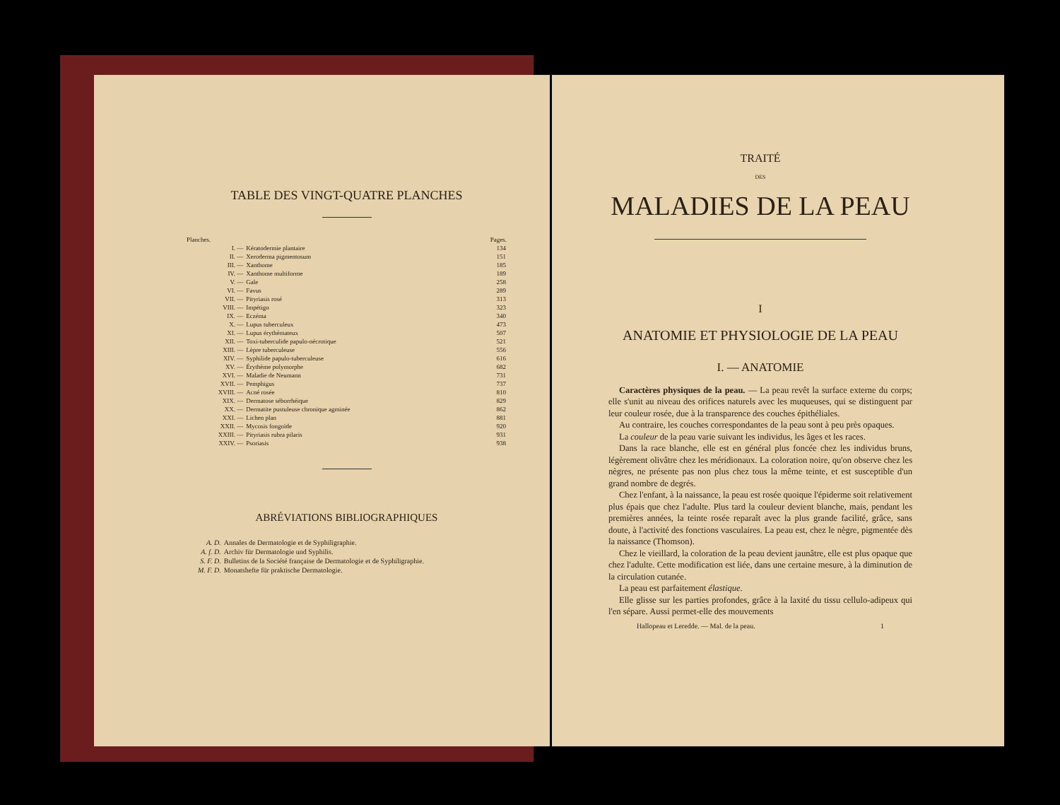TABLE DES VINGT-QUATRE PLANCHES
| Planches. | | Pages. |
| --- | --- | --- |
| I. — | Kératodermie plantaire | 134 |
| II. — | Xeroderma pigmentosum | 151 |
| III. — | Xanthome | 185 |
| IV. — | Xanthome multiforme | 189 |
| V. — | Gale | 258 |
| VI. — | Favus | 289 |
| VII. — | Pityriasis rosé | 313 |
| VIII. — | Impétigo | 323 |
| IX. — | Eczéma | 340 |
| X. — | Lupus tuberculeux | 473 |
| XI. — | Lupus érythémateux | 507 |
| XII. — | Toxi-tuberculide papulo-nécrotique | 521 |
| XIII. — | Lèpre tuberculeuse | 556 |
| XIV. — | Syphilide papulo-tuberculeuse | 616 |
| XV. — | Érythème polymorphe | 682 |
| XVI. — | Maladie de Neumann | 731 |
| XVII. — | Pemphigus | 737 |
| XVIII. — | Acné rosée | 810 |
| XIX. — | Dermatose séborrhéique | 829 |
| XX. — | Dermatite pustuleuse chronique agminée | 862 |
| XXI. — | Lichen plan | 881 |
| XXII. — | Mycosis fongoïde | 920 |
| XXIII. — | Pityriasis rubra pilaris | 931 |
| XXIV. — | Psoriasis | 938 |
ABRÉVIATIONS BIBLIOGRAPHIQUES
| A. D. | Annales de Dermatologie et de Syphiligraphie. |
| A. f. D. | Archiv für Dermatologie und Syphilis. |
| S. F. D. | Bulletins de la Société française de Dermatologie et de Syphiligraphie. |
| M. F. D. | Monatshefte für praktische Dermatologie. |
TRAITÉ
DES
MALADIES DE LA PEAU
I
ANATOMIE ET PHYSIOLOGIE DE LA PEAU
I. — ANATOMIE
Caractères physiques de la peau. — La peau revêt la surface externe du corps; elle s'unit au niveau des orifices naturels avec les muqueuses, qui se distinguent par leur couleur rosée, due à la transparence des couches épithéliales.
Au contraire, les couches correspondantes de la peau sont à peu près opaques.
La couleur de la peau varie suivant les individus, les âges et les races.
Dans la race blanche, elle est en général plus foncée chez les individus bruns, légèrement olivâtre chez les méridionaux. La coloration noire, qu'on observe chez les nègres, ne présente pas non plus chez tous la même teinte, et est susceptible d'un grand nombre de degrés.
Chez l'enfant, à la naissance, la peau est rosée quoique l'épiderme soit relativement plus épais que chez l'adulte. Plus tard la couleur devient blanche, mais, pendant les premières années, la teinte rosée reparaît avec la plus grande facilité, grâce, sans doute, à l'activité des fonctions vasculaires. La peau est, chez le nègre, pigmentée dès la naissance (Thomson).
Chez le vieillard, la coloration de la peau devient jaunâtre, elle est plus opaque que chez l'adulte. Cette modification est liée, dans une certaine mesure, à la diminution de la circulation cutanée.
La peau est parfaitement élastique.
Elle glisse sur les parties profondes, grâce à la laxité du tissu cellulo-adipeux qui l'en sépare. Aussi permet-elle des mouvements
Hallopeau et Leredde. — Mal. de la peau. 1